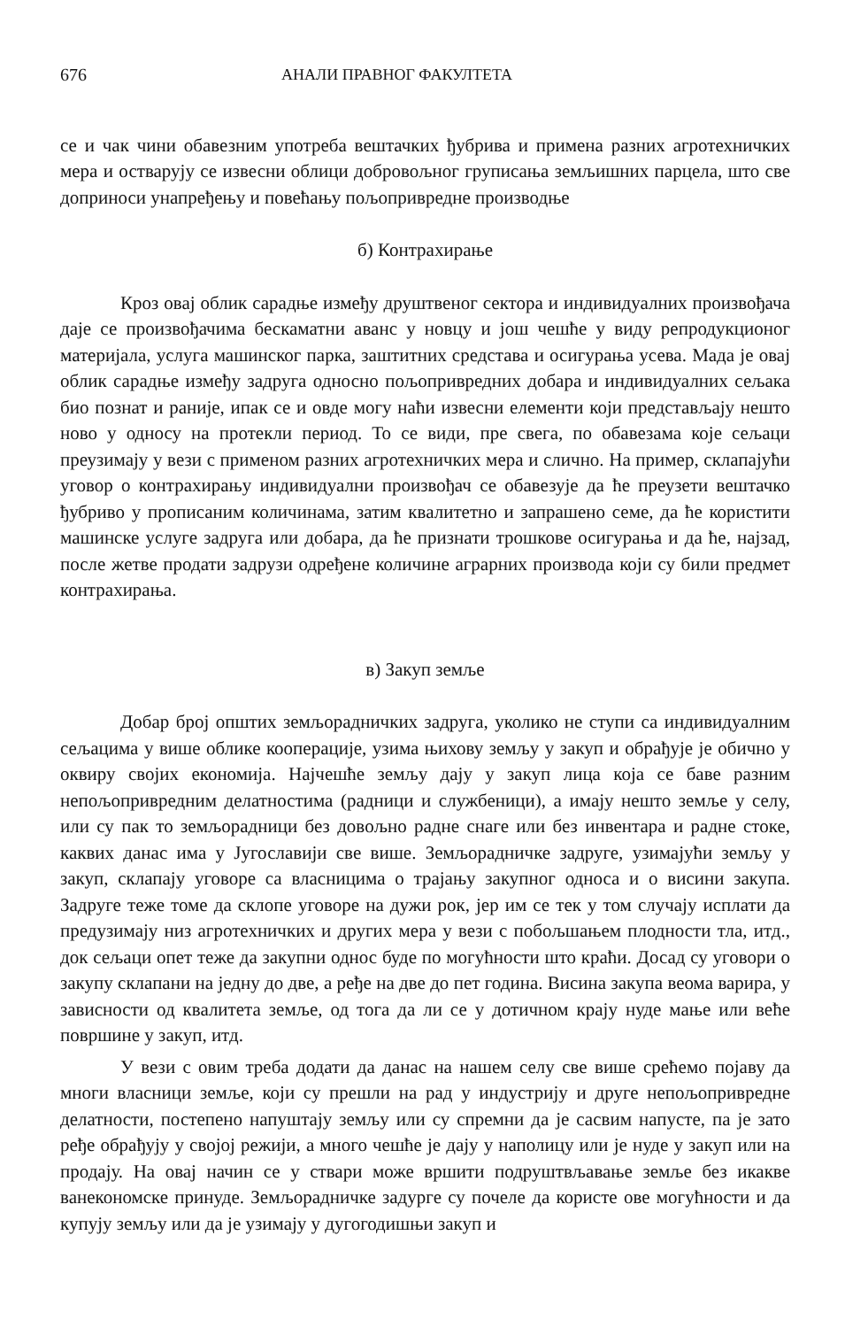676 АНАЛИ ПРАВНОГ ФАКУЛТЕТА
се и чак чини обавезним употреба вештачких ђубрива и примена разних агротехничких мера и остварују се извесни облици добровољног груписања земљишних парцела, што све доприноси унапређењу и повећању пољопривредне производње
б) Контрахирање
Кроз овај облик сарадње између друштвеног сектора и индивидуалних произвођача даје се произвођачима бескаматни аванс у новцу и још чешће у виду репродукционог материјала, услуга машинског парка, заштитних средстава и осигурања усева. Мада је овај облик сарадње између задруга односно пољопривредних добара и индивидуалних сељака био познат и раније, ипак се и овде могу наћи извесни елементи који представљају нешто ново у односу на протекли период. То се види, пре свега, по обавезама које сељаци преузимају у вези с применом разних агротехничких мера и слично. На пример, склапајући уговор о контрахирању индивидуални произвођач се обавезује да ће преузети вештачко ђубриво у прописаним количинама, затим квалитетно и запрашено семе, да ће користити машинске услуге задруга или добара, да ће признати трошкове осигурања и да ће, најзад, после жетве продати задрузи одређене количине аграрних производа који су били предмет контрахирања.
в) Закуп земље
Добар број општих земљорадничких задруга, уколико не ступи са индивидуалним сељацима у више облике кооперације, узима њихову земљу у закуп и обрађује је обично у оквиру својих економија. Најчешће земљу дају у закуп лица која се баве разним непољопривредним делатностима (радници и службеници), а имају нешто земље у селу, или су пак то земљорадници без довољно радне снаге или без инвентара и радне стоке, каквих данас има у Југославији све више. Земљорадничке задруге, узимајући земљу у закуп, склапају уговоре са власницима о трајању закупног односа и о висини закупа. Задруге теже томе да склопе уговоре на дужи рок, јер им се тек у том случају исплати да предузимају низ агротехничких и других мера у вези с побољшањем плодности тла, итд., док сељаци опет теже да закупни однос буде по могућности што краћи. Досад су уговори о закупу склапани на једну до две, а ређе на две до пет година. Висина закупа веома варира, у зависности од квалитета земље, од тога да ли се у дотичном крају нуде мање или веће површине у закуп, итд.
У вези с овим треба додати да данас на нашем селу све више срећемо појаву да многи власници земље, који су прешли на рад у индустрију и друге непољопривредне делатности, постепено напуштају земљу или су спремни да је сасвим напусте, па је зато ређе обрађују у својој режији, а много чешће је дају у наполицу или је нуде у закуп или на продају. На овај начин се у ствари може вршити подруштвљавање земље без икакве ванекономске принуде. Земљорадничке задурге су почеле да користе ове могућности и да купују земљу или да је узимају у дугогодишњи закуп и